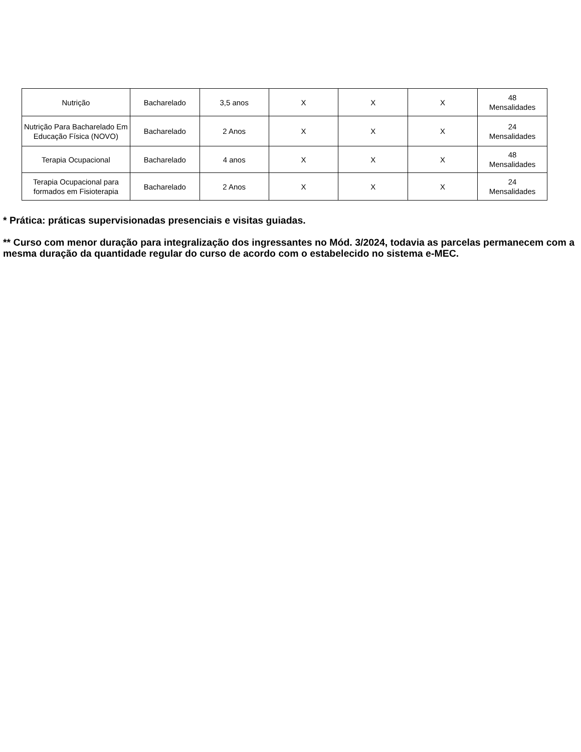| Nutrição | Bacharelado | 3,5 anos | X | X | X | 48 Mensalidades |
| Nutrição Para Bacharelado Em Educação Física (NOVO) | Bacharelado | 2 Anos | X | X | X | 24 Mensalidades |
| Terapia Ocupacional | Bacharelado | 4 anos | X | X | X | 48 Mensalidades |
| Terapia Ocupacional para formados em Fisioterapia | Bacharelado | 2 Anos | X | X | X | 24 Mensalidades |
* Prática: práticas supervisionadas presenciais e visitas guiadas.
** Curso com menor duração para integralização dos ingressantes no Mód. 3/2024, todavia as parcelas permanecem com a mesma duração da quantidade regular do curso de acordo com o estabelecido no sistema e-MEC.